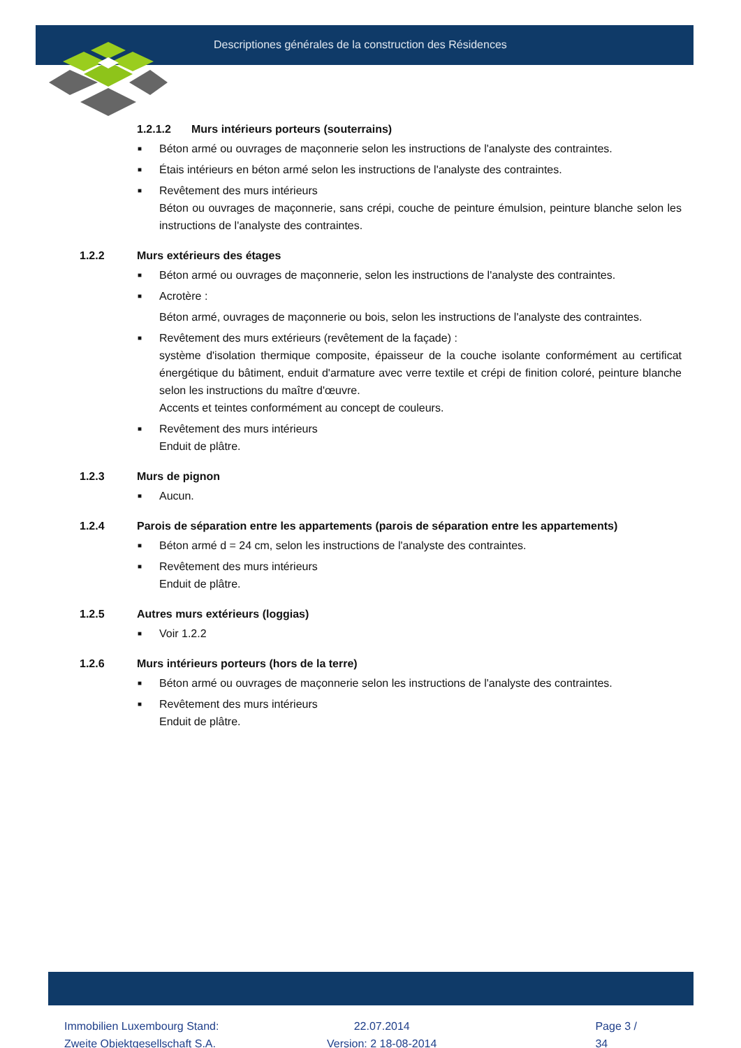Descriptiones générales de la construction des Résidences
1.2.1.2 Murs intérieurs porteurs (souterrains)
■ Béton armé ou ouvrages de maçonnerie selon les instructions de l'analyste des contraintes.
■ Étais intérieurs en béton armé selon les instructions de l'analyste des contraintes.
■ Revêtement des murs intérieurs
Béton ou ouvrages de maçonnerie, sans crépi, couche de peinture émulsion, peinture blanche selon les instructions de l'analyste des contraintes.
1.2.2 Murs extérieurs des étages
■ Béton armé ou ouvrages de maçonnerie, selon les instructions de l'analyste des contraintes.
■ Acrotère :
Béton armé, ouvrages de maçonnerie ou bois, selon les instructions de l'analyste des contraintes.
■ Revêtement des murs extérieurs (revêtement de la façade) :
système d'isolation thermique composite, épaisseur de la couche isolante conformément au certificat énergétique du bâtiment, enduit d'armature avec verre textile et crépi de finition coloré, peinture blanche selon les instructions du maître d'œuvre.
Accents et teintes conformément au concept de couleurs.
■ Revêtement des murs intérieurs
Enduit de plâtre.
1.2.3 Murs de pignon
■ Aucun.
1.2.4 Parois de séparation entre les appartements (parois de séparation entre les appartements)
■ Béton armé d = 24 cm, selon les instructions de l'analyste des contraintes.
■ Revêtement des murs intérieurs
Enduit de plâtre.
1.2.5 Autres murs extérieurs (loggias)
■ Voir 1.2.2
1.2.6 Murs intérieurs porteurs (hors de la terre)
■ Béton armé ou ouvrages de maçonnerie selon les instructions de l'analyste des contraintes.
■ Revêtement des murs intérieurs
Enduit de plâtre.
Immobilien Luxembourg Stand:
Zweite Objektgesellschaft S.A.
22.07.2014
Version: 2 18-08-2014
Page 3 / 34